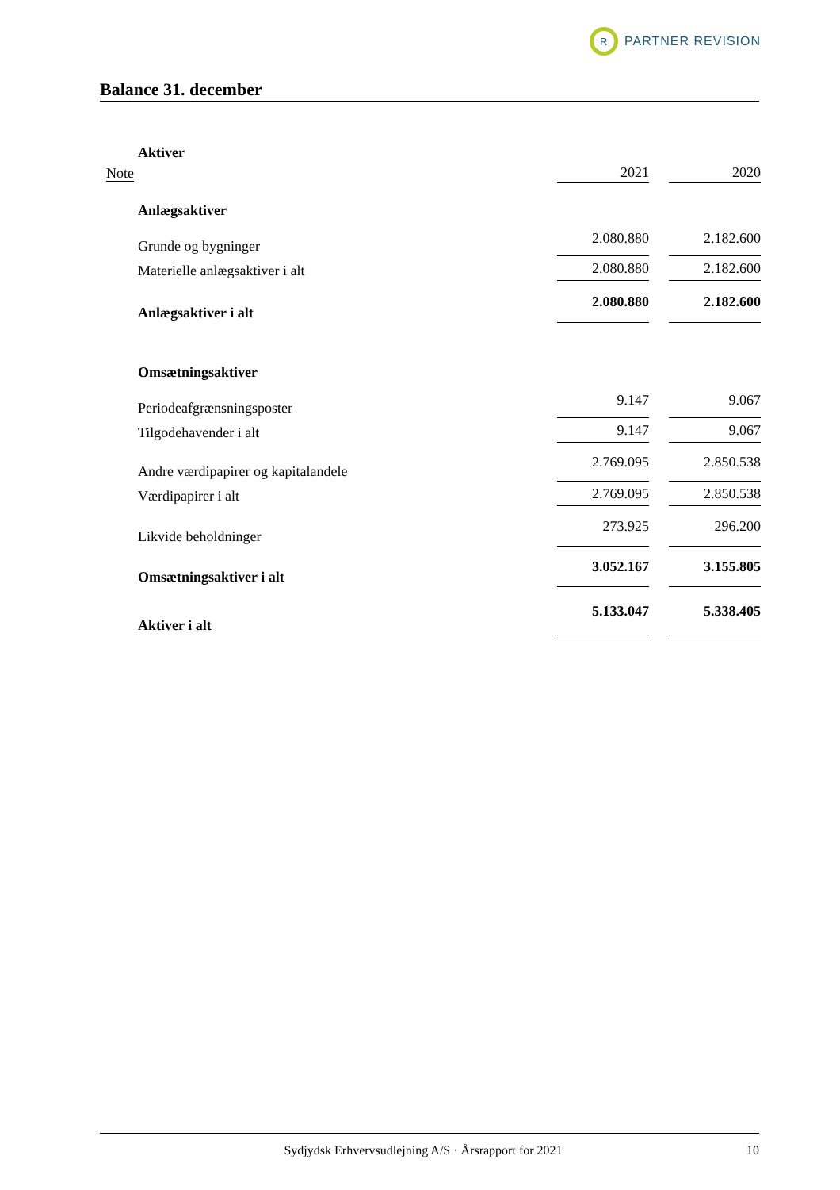R PARTNER REVISION
Balance 31. december
| | Aktiver | | | |
| Note | | 2021 | | 2020 |
| | Anlægsaktiver | | | |
| | Grunde og bygninger | 2.080.880 | | 2.182.600 |
| | Materielle anlægsaktiver i alt | 2.080.880 | | 2.182.600 |
| | Anlægsaktiver i alt | 2.080.880 | | 2.182.600 |
| | Omsætningsaktiver | | | |
| | Periodeafgrænsningsposter | 9.147 | | 9.067 |
| | Tilgodehavender i alt | 9.147 | | 9.067 |
| | Andre værdipapirer og kapitalandele | 2.769.095 | | 2.850.538 |
| | Værdipapirer i alt | 2.769.095 | | 2.850.538 |
| | Likvide beholdninger | 273.925 | | 296.200 |
| | Omsætningsaktiver i alt | 3.052.167 | | 3.155.805 |
| | Aktiver i alt | 5.133.047 | | 5.338.405 |
Sydjydsk Erhvervsudlejning A/S · Årsrapport for 2021 10